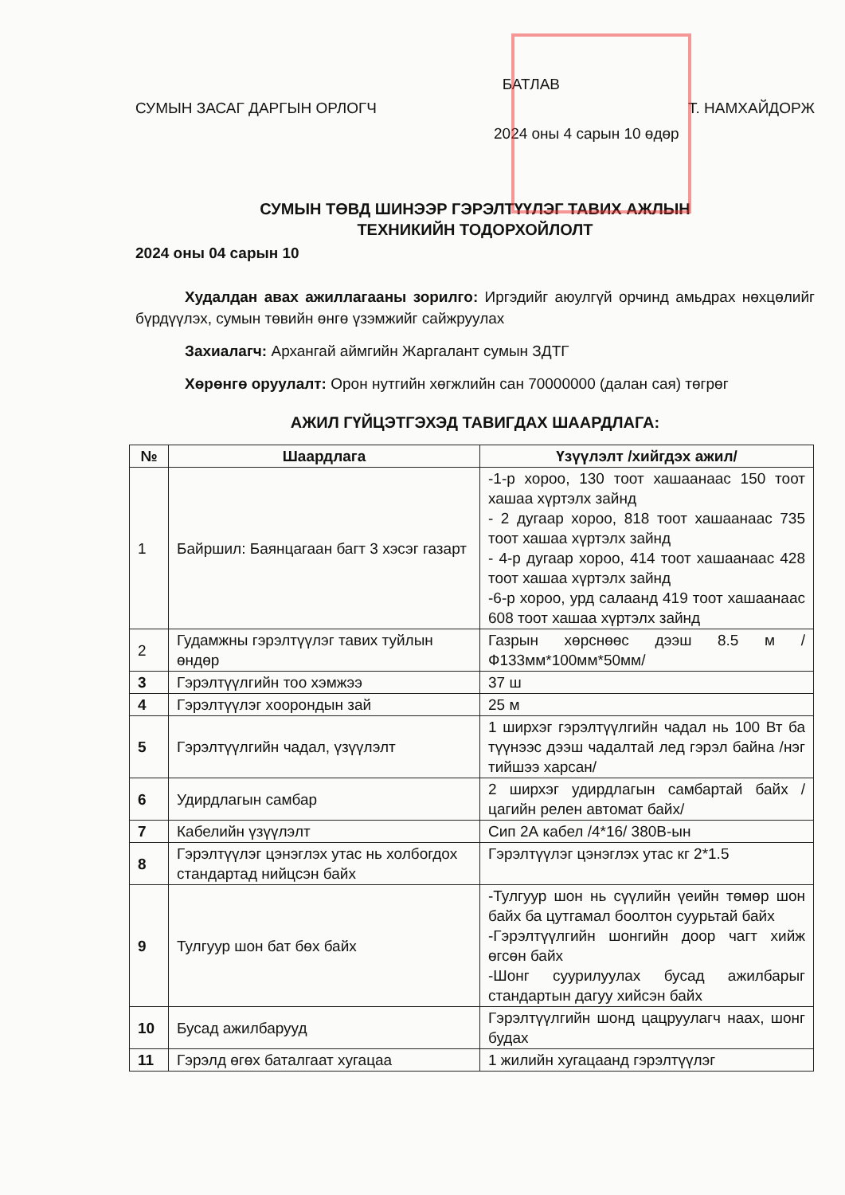БАТЛАВ
СУМЫН ЗАСАГ ДАРГЫН ОРЛОГЧ Т. НАМХАЙДОРЖ
2024 оны 4 сарын 10 өдөр
СУМЫН ТӨВД ШИНЭЭР ГЭРЭЛТҮҮЛЭГ ТАВИХ АЖЛЫН
ТЕХНИКИЙН ТОДОРХОЙЛОЛТ
2024 оны 04 сарын 10
Худалдан авах ажиллагааны зорилго: Иргэдийг аюулгүй орчинд амьдрах нөхцөлийг бүрдүүлэх, сумын төвийн өнгө үзэмжийг сайжруулах
Захиалагч: Архангай аймгийн Жаргалант сумын ЗДТГ
Хөрөнгө оруулалт: Орон нутгийн хөгжлийн сан 70000000 (далан сая) төгрөг
АЖИЛ ГҮЙЦЭТГЭХЭД ТАВИГДАХ ШААРДЛАГА:
| № | Шаардлага | Үзүүлэлт /хийгдэх ажил/ |
| --- | --- | --- |
| 1 | Байршил: Баянцагаан багт 3 хэсэг газарт | -1-р хороо, 130 тоот хашаанаас 150 тоот хашаа хүртэлх зайнд - 2 дугаар хороо, 818 тоот хашаанаас 735 тоот хашаа хүртэлх зайнд - 4-р дугаар хороо, 414 тоот хашаанаас 428 тоот хашаа хүртэлх зайнд -6-р хороо, урд салаанд 419 тоот хашаанаас 608 тоот хашаа хүртэлх зайнд |
| 2 | Гудамжны гэрэлтүүлэг тавих туйлын өндөр | Газрын хөрснөөс дээш 8.5 м /Ф133мм*100мм*50мм/ |
| 3 | Гэрэлтүүлгийн тоо хэмжээ | 37 ш |
| 4 | Гэрэлтүүлэг хоорондын зай | 25 м |
| 5 | Гэрэлтүүлгийн чадал, үзүүлэлт | 1 ширхэг гэрэлтүүлгийн чадал нь 100 Вт ба түүнээс дээш чадалтай лед гэрэл байна /нэг тийшээ харсан/ |
| 6 | Удирдлагын самбар | 2 ширхэг удирдлагын самбартай байх /цагийн релен автомат байх/ |
| 7 | Кабелийн үзүүлэлт | Сип 2А кабел /4*16/ 380В-ын |
| 8 | Гэрэлтүүлэг цэнэглэх утас нь холбогдох стандартад нийцсэн байх | Гэрэлтүүлэг цэнэглэх утас кг 2*1.5 |
| 9 | Тулгуур шон бат бөх байх | -Тулгуур шон нь сүүлийн үеийн төмөр шон байх ба цутгамал боолтон суурьтай байх -Гэрэлтүүлгийн шонгийн доор чагт хийж өгсөн байх -Шонг суурилуулах бусад ажилбарыг стандартын дагуу хийсэн байх |
| 10 | Бусад ажилбарууд | Гэрэлтүүлгийн шонд цацруулагч наах, шонг будах |
| 11 | Гэрэлд өгөх баталгаат хугацаа | 1 жилийн хугацаанд гэрэлтүүлэг |